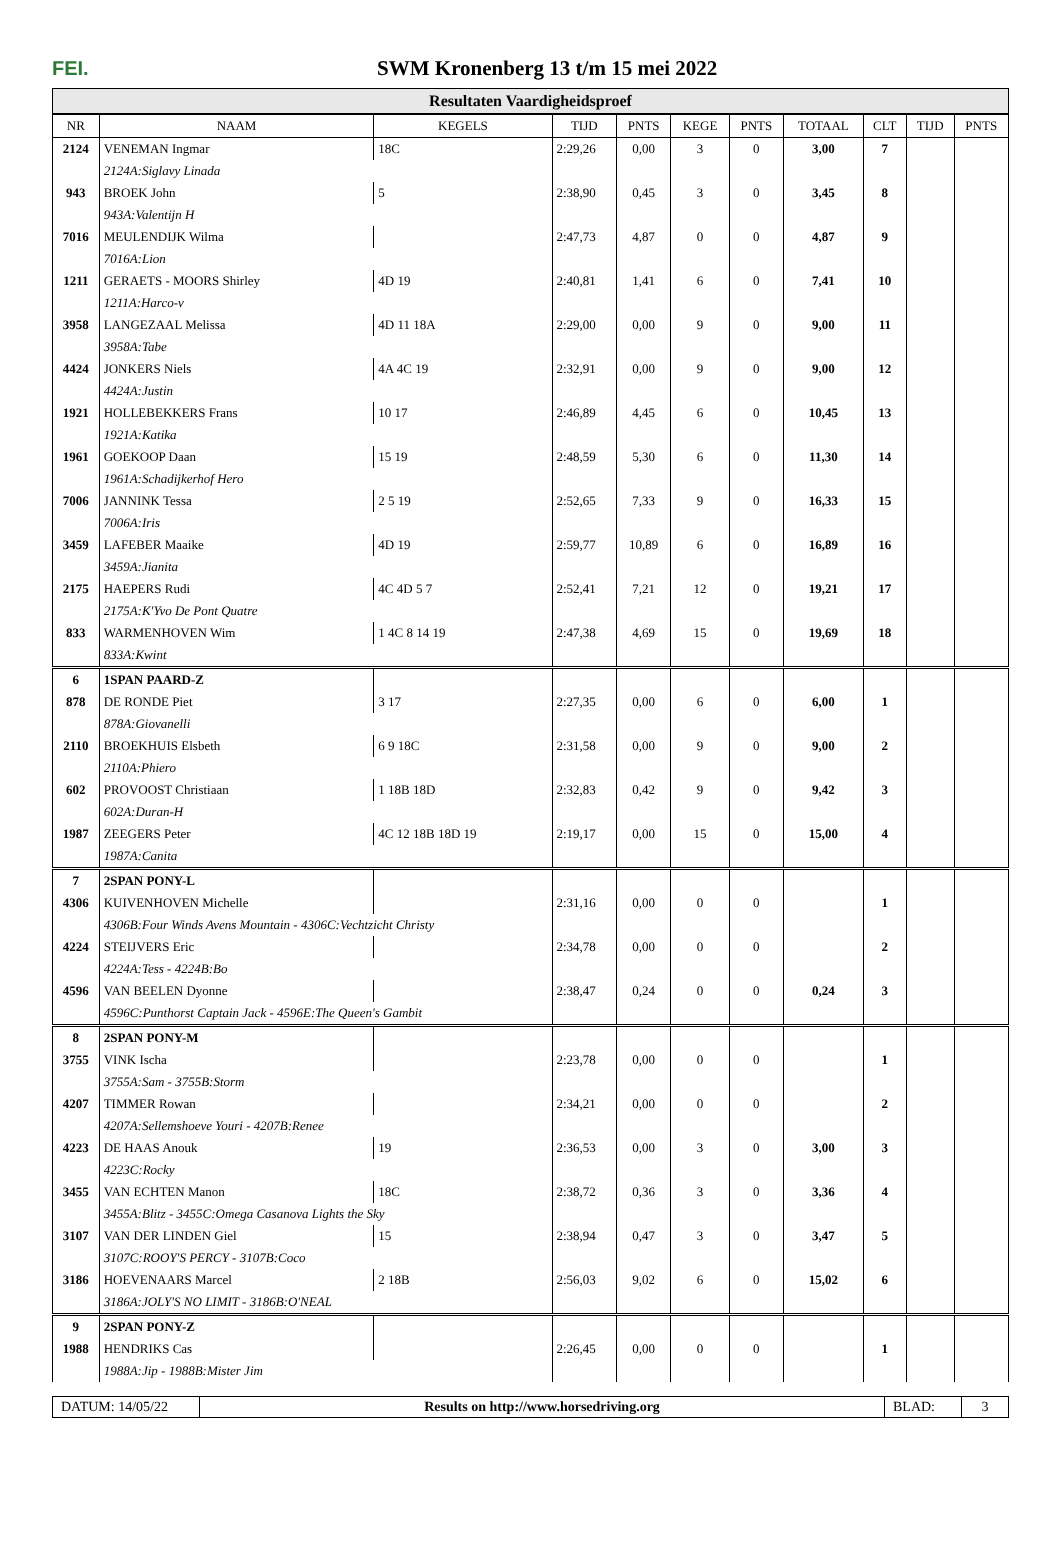FEI. SWM Kronenberg 13 t/m 15 mei 2022
Resultaten Vaardigheidsproef
| NR | NAAM | KEGELS | TIJD | PNTS | KEGE | PNTS | TOTAAL | CLT | TIJD | PNTS |
| --- | --- | --- | --- | --- | --- | --- | --- | --- | --- | --- |
| 2124 | VENEMAN Ingmar | 18C | 2:29,26 | 0,00 | 3 | 0 | 3,00 | 7 | | |
| | 2124A:Siglavy Linada | | | | | | | | | |
| 943 | BROEK John | 5 | 2:38,90 | 0,45 | 3 | 0 | 3,45 | 8 | | |
| | 943A:Valentijn H | | | | | | | | | |
| 7016 | MEULENDIJK Wilma | | 2:47,73 | 4,87 | 0 | 0 | 4,87 | 9 | | |
| | 7016A:Lion | | | | | | | | | |
| 1211 | GERAETS - MOORS Shirley | 4D 19 | 2:40,81 | 1,41 | 6 | 0 | 7,41 | 10 | | |
| | 1211A:Harco-v | | | | | | | | | |
| 3958 | LANGEZAAL Melissa | 4D 11 18A | 2:29,00 | 0,00 | 9 | 0 | 9,00 | 11 | | |
| | 3958A:Tabe | | | | | | | | | |
| 4424 | JONKERS Niels | 4A 4C 19 | 2:32,91 | 0,00 | 9 | 0 | 9,00 | 12 | | |
| | 4424A:Justin | | | | | | | | | |
| 1921 | HOLLEBEKKERS Frans | 10 17 | 2:46,89 | 4,45 | 6 | 0 | 10,45 | 13 | | |
| | 1921A:Katika | | | | | | | | | |
| 1961 | GOEKOOP Daan | 15 19 | 2:48,59 | 5,30 | 6 | 0 | 11,30 | 14 | | |
| | 1961A:Schadijkerhof Hero | | | | | | | | | |
| 7006 | JANNINK Tessa | 2 5 19 | 2:52,65 | 7,33 | 9 | 0 | 16,33 | 15 | | |
| | 7006A:Iris | | | | | | | | | |
| 3459 | LAFEBER Maaike | 4D 19 | 2:59,77 | 10,89 | 6 | 0 | 16,89 | 16 | | |
| | 3459A:Jianita | | | | | | | | | |
| 2175 | HAEPERS Rudi | 4C 4D 5 7 | 2:52,41 | 7,21 | 12 | 0 | 19,21 | 17 | | |
| | 2175A:K'Yvo De Pont Quatre | | | | | | | | | |
| 833 | WARMENHOVEN Wim | 1 4C 8 14 19 | 2:47,38 | 4,69 | 15 | 0 | 19,69 | 18 | | |
| | 833A:Kwint | | | | | | | | | |
| 6 | 1SPAN PAARD-Z | | | | | | | | | |
| 878 | DE RONDE Piet | 3 17 | 2:27,35 | 0,00 | 6 | 0 | 6,00 | 1 | | |
| | 878A:Giovanelli | | | | | | | | | |
| 2110 | BROEKHUIS Elsbeth | 6 9 18C | 2:31,58 | 0,00 | 9 | 0 | 9,00 | 2 | | |
| | 2110A:Phiero | | | | | | | | | |
| 602 | PROVOOST Christiaan | 1 18B 18D | 2:32,83 | 0,42 | 9 | 0 | 9,42 | 3 | | |
| | 602A:Duran-H | | | | | | | | | |
| 1987 | ZEEGERS Peter | 4C 12 18B 18D 19 | 2:19,17 | 0,00 | 15 | 0 | 15,00 | 4 | | |
| | 1987A:Canita | | | | | | | | | |
| 7 | 2SPAN PONY-L | | | | | | | | | |
| 4306 | KUIVENHOVEN Michelle | | 2:31,16 | 0,00 | 0 | 0 | | 1 | | |
| | 4306B:Four Winds Avens Mountain - 4306C:Vechtzicht Christy | | | | | | | | | |
| 4224 | STEIJVERS Eric | | 2:34,78 | 0,00 | 0 | 0 | | 2 | | |
| | 4224A:Tess - 4224B:Bo | | | | | | | | | |
| 4596 | VAN BEELEN Dyonne | | 2:38,47 | 0,24 | 0 | 0 | 0,24 | 3 | | |
| | 4596C:Punthorst Captain Jack - 4596E:The Queen's Gambit | | | | | | | | | |
| 8 | 2SPAN PONY-M | | | | | | | | | |
| 3755 | VINK Ischa | | 2:23,78 | 0,00 | 0 | 0 | | 1 | | |
| | 3755A:Sam - 3755B:Storm | | | | | | | | | |
| 4207 | TIMMER Rowan | | 2:34,21 | 0,00 | 0 | 0 | | 2 | | |
| | 4207A:Sellemshoeve Youri - 4207B:Renee | | | | | | | | | |
| 4223 | DE HAAS Anouk | 19 | 2:36,53 | 0,00 | 3 | 0 | 3,00 | 3 | | |
| | 4223C:Rocky | | | | | | | | | |
| 3455 | VAN ECHTEN Manon | 18C | 2:38,72 | 0,36 | 3 | 0 | 3,36 | 4 | | |
| | 3455A:Blitz - 3455C:Omega Casanova Lights the Sky | | | | | | | | | |
| 3107 | VAN DER LINDEN Giel | 15 | 2:38,94 | 0,47 | 3 | 0 | 3,47 | 5 | | |
| | 3107C:ROOY'S PERCY - 3107B:Coco | | | | | | | | | |
| 3186 | HOEVENAARS Marcel | 2 18B | 2:56,03 | 9,02 | 6 | 0 | 15,02 | 6 | | |
| | 3186A:JOLY'S NO LIMIT - 3186B:O'NEAL | | | | | | | | | |
| 9 | 2SPAN PONY-Z | | | | | | | | | |
| 1988 | HENDRIKS Cas | | 2:26,45 | 0,00 | 0 | 0 | | 1 | | |
| | 1988A:Jip - 1988B:Mister Jim | | | | | | | | | |
DATUM: 14/05/22 Results on http://www.horsedriving.org
BLAD: 3